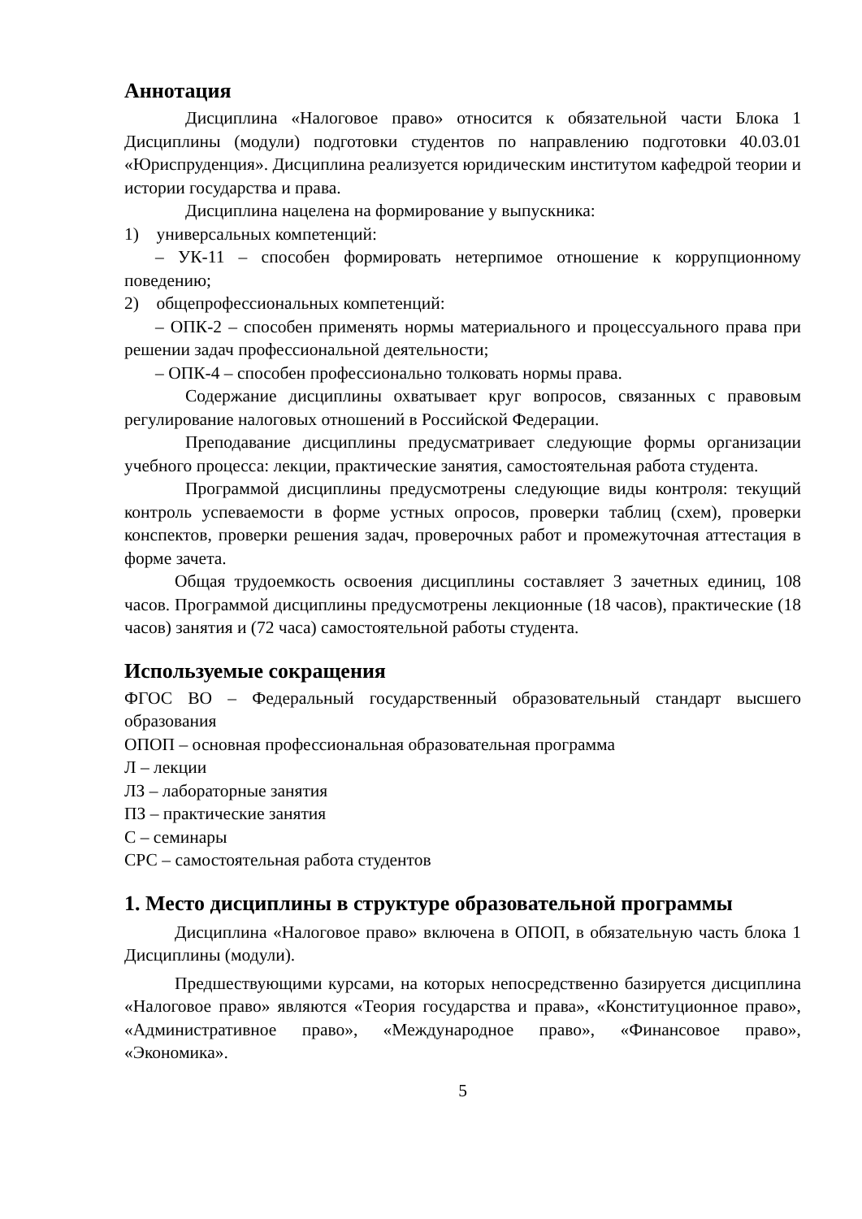Аннотация
Дисциплина «Налоговое право» относится к обязательной части Блока 1 Дисциплины (модули) подготовки студентов по направлению подготовки 40.03.01 «Юриспруденция». Дисциплина реализуется юридическим институтом кафедрой теории и истории государства и права.
Дисциплина нацелена на формирование у выпускника:
1) универсальных компетенций:
– УК-11 – способен формировать нетерпимое отношение к коррупционному поведению;
2) общепрофессиональных компетенций:
– ОПК-2 – способен применять нормы материального и процессуального права при решении задач профессиональной деятельности;
– ОПК-4 – способен профессионально толковать нормы права.
Содержание дисциплины охватывает круг вопросов, связанных с правовым регулирование налоговых отношений в Российской Федерации.
Преподавание дисциплины предусматривает следующие формы организации учебного процесса: лекции, практические занятия, самостоятельная работа студента.
Программой дисциплины предусмотрены следующие виды контроля: текущий контроль успеваемости в форме устных опросов, проверки таблиц (схем), проверки конспектов, проверки решения задач, проверочных работ и промежуточная аттестация в форме зачета.
Общая трудоемкость освоения дисциплины составляет 3 зачетных единиц, 108 часов. Программой дисциплины предусмотрены лекционные (18 часов), практические (18 часов) занятия и (72 часа) самостоятельной работы студента.
Используемые сокращения
ФГОС ВО – Федеральный государственный образовательный стандарт высшего образования
ОПОП – основная профессиональная образовательная программа
Л – лекции
ЛЗ – лабораторные занятия
ПЗ – практические занятия
С – семинары
СРС – самостоятельная работа студентов
1. Место дисциплины в структуре образовательной программы
Дисциплина «Налоговое право» включена в ОПОП, в обязательную часть блока 1 Дисциплины (модули).
Предшествующими курсами, на которых непосредственно базируется дисциплина «Налоговое право» являются «Теория государства и права», «Конституционное право», «Административное право», «Международное право», «Финансовое право», «Экономика».
5